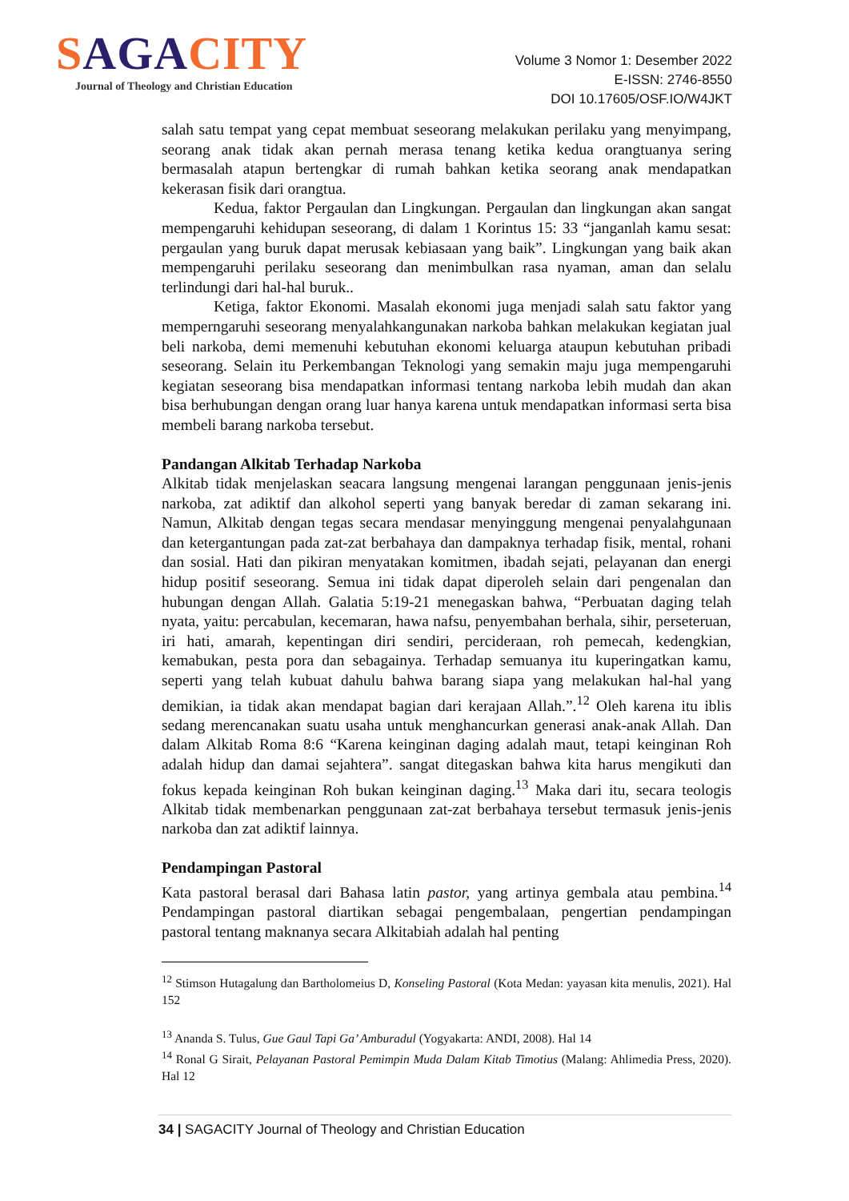SAGACITY
Journal of Theology and Christian Education
Volume 3 Nomor 1: Desember 2022
E-ISSN: 2746-8550
DOI 10.17605/OSF.IO/W4JKT
salah satu tempat yang cepat membuat seseorang melakukan perilaku yang menyimpang, seorang anak tidak akan pernah merasa tenang ketika kedua orangtuanya sering bermasalah atapun bertengkar di rumah bahkan ketika seorang anak mendapatkan kekerasan fisik dari orangtua.
Kedua, faktor Pergaulan dan Lingkungan. Pergaulan dan lingkungan akan sangat mempengaruhi kehidupan seseorang, di dalam 1 Korintus 15: 33 “janganlah kamu sesat: pergaulan yang buruk dapat merusak kebiasaan yang baik”. Lingkungan yang baik akan mempengaruhi perilaku seseorang dan menimbulkan rasa nyaman, aman dan selalu terlindungi dari hal-hal buruk..
Ketiga, faktor Ekonomi. Masalah ekonomi juga menjadi salah satu faktor yang memperngaruhi seseorang menyalahkangunakan narkoba bahkan melakukan kegiatan jual beli narkoba, demi memenuhi kebutuhan ekonomi keluarga ataupun kebutuhan pribadi seseorang. Selain itu Perkembangan Teknologi yang semakin maju juga mempengaruhi kegiatan seseorang bisa mendapatkan informasi tentang narkoba lebih mudah dan akan bisa berhubungan dengan orang luar hanya karena untuk mendapatkan informasi serta bisa membeli barang narkoba tersebut.
Pandangan Alkitab Terhadap Narkoba
Alkitab tidak menjelaskan seacara langsung mengenai larangan penggunaan jenis-jenis narkoba, zat adiktif dan alkohol seperti yang banyak beredar di zaman sekarang ini. Namun, Alkitab dengan tegas secara mendasar menyinggung mengenai penyalahgunaan dan ketergantungan pada zat-zat berbahaya dan dampaknya terhadap fisik, mental, rohani dan sosial. Hati dan pikiran menyatakan komitmen, ibadah sejati, pelayanan dan energi hidup positif seseorang. Semua ini tidak dapat diperoleh selain dari pengenalan dan hubungan dengan Allah. Galatia 5:19-21 menegaskan bahwa, “Perbuatan daging telah nyata, yaitu: percabulan, kecemaran, hawa nafsu, penyembahan berhala, sihir, perseteruan, iri hati, amarah, kepentingan diri sendiri, percideraan, roh pemecah, kedengkian, kemabukan, pesta pora dan sebagainya. Terhadap semuanya itu kuperingatkan kamu, seperti yang telah kubuat dahulu bahwa barang siapa yang melakukan hal-hal yang demikian, ia tidak akan mendapat bagian dari kerajaan Allah.”.<sup>12</sup> Oleh karena itu iblis sedang merencanakan suatu usaha untuk menghancurkan generasi anak-anak Allah. Dan dalam Alkitab Roma 8:6 “Karena keinginan daging adalah maut, tetapi keinginan Roh adalah hidup dan damai sejahtera”. sangat ditegaskan bahwa kita harus mengikuti dan fokus kepada keinginan Roh bukan keinginan daging.<sup>13</sup> Maka dari itu, secara teologis Alkitab tidak membenarkan penggunaan zat-zat berbahaya tersebut termasuk jenis-jenis narkoba dan zat adiktif lainnya.
Pendampingan Pastoral
Kata pastoral berasal dari Bahasa latin pastor, yang artinya gembala atau pembina.<sup>14</sup> Pendampingan pastoral diartikan sebagai pengembalaan, pengertian pendampingan pastoral tentang maknanya secara Alkitabiah adalah hal penting
<sup>12</sup> Stimson Hutagalung dan Bartholomeius D, Konseling Pastoral (Kota Medan: yayasan kita menulis, 2021). Hal 152
<sup>13</sup> Ananda S. Tulus, Gue Gaul Tapi Ga’ Amburadul (Yogyakarta: ANDI, 2008). Hal 14
<sup>14</sup> Ronal G Sirait, Pelayanan Pastoral Pemimpin Muda Dalam Kitab Timotius (Malang: Ahlimedia Press, 2020). Hal 12
34 | SAGACITY Journal of Theology and Christian Education